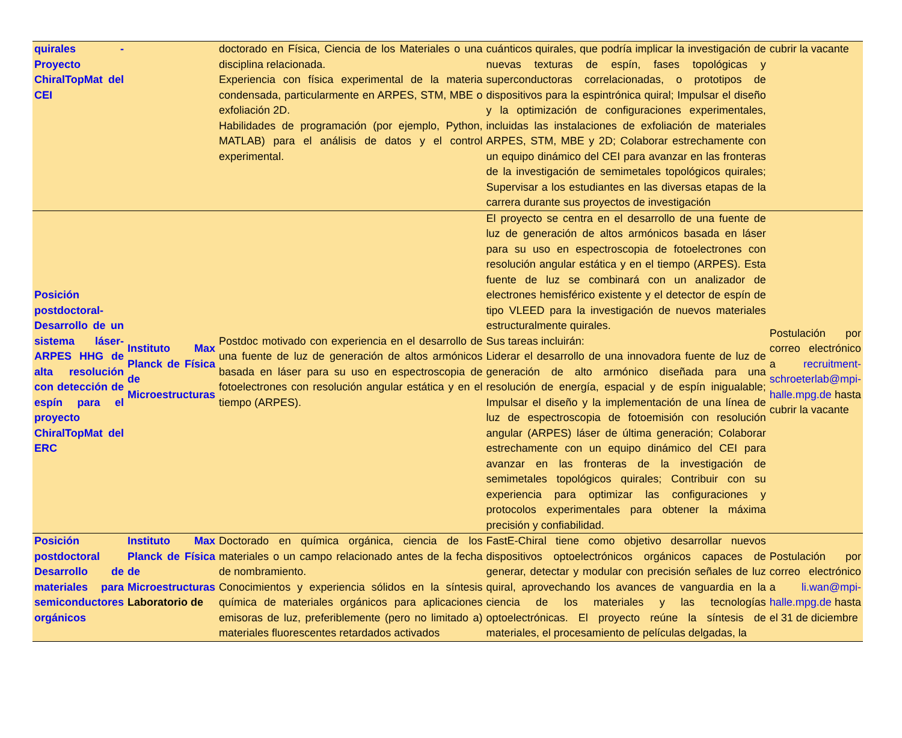| quirales - Proyecto ChiralTopMat del CEI | | doctorado en Física, Ciencia de los Materiales o una disciplina relacionada. Experiencia con física experimental de la materia condensada, particularmente en ARPES, STM, MBE o exfoliación 2D. Habilidades de programación (por ejemplo, Python, MATLAB) para el análisis de datos y el control experimental. | cuánticos quirales, que podría implicar la investigación de nuevas texturas de espín, fases topológicas y superconductoras correlacionadas, o prototipos de dispositivos para la espintrónica quiral; Impulsar el diseño y la optimización de configuraciones experimentales, incluidas las instalaciones de exfoliación de materiales ARPES, STM, MBE y 2D; Colaborar estrechamente con un equipo dinámico del CEI para avanzar en las fronteras de la investigación de semimetales topológicos quirales; Supervisar a los estudiantes en las diversas etapas de la carrera durante sus proyectos de investigación | cubrir la vacante |
| Posición postdoctoral- Desarrollo de un sistema láser-ARPES HHG de alta resolución con detección de espín para el proyecto ChiralTopMat del ERC | Instituto Max Planck de Física de Microestructuras | Postdoc motivado con experiencia en el desarrollo de una fuente de luz de generación de altos armónicos basada en láser para su uso en espectroscopia de fotoelectrones con resolución angular estática y en el tiempo (ARPES). | El proyecto se centra en el desarrollo de una fuente de luz de generación de altos armónicos basada en láser para su uso en espectroscopia de fotoelectrones con resolución angular estática y en el tiempo (ARPES). Esta fuente de luz se combinará con un analizador de electrones hemisférico existente y el detector de espín de tipo VLEED para la investigación de nuevos materiales estructuralmente quirales. Sus tareas incluirán: Liderar el desarrollo de una innovadora fuente de luz de generación de alto armónico diseñada para una resolución de energía, espacial y de espín inigualable; Impulsar el diseño y la implementación de una línea de luz de espectroscopia de fotoemisión con resolución angular (ARPES) láser de última generación; Colaborar estrechamente con un equipo dinámico del CEI para avanzar en las fronteras de la investigación de semimetales topológicos quirales; Contribuir con su experiencia para optimizar las configuraciones y protocolos experimentales para obtener la máxima precisión y confiabilidad. | Postulación por correo electrónico a recruitment-schroeterlab@mpi-halle.mpg.de hasta cubrir la vacante |
| Posición postdoctoral Desarrollo de materiales para semiconductores orgánicos | Instituto Max Planck de Física de Microestructuras Laboratorio de | Doctorado en química orgánica, ciencia de los materiales o un campo relacionado antes de la fecha de nombramiento. Conocimientos y experiencia sólidos en la síntesis química de materiales orgánicos para aplicaciones emisoras de luz, preferiblemente (pero no limitado a) materiales fluorescentes retardados activados | FastE-Chiral tiene como objetivo desarrollar nuevos dispositivos optoelectrónicos orgánicos capaces de generar, detectar y modular con precisión señales de luz quiral, aprovechando los avances de vanguardia en la ciencia de los materiales y las tecnologías optoelectrónicas. El proyecto reúne la síntesis de materiales, el procesamiento de películas delgadas, la | Postulación por correo electrónico a li.wan@mpi-halle.mpg.de hasta el 31 de diciembre |